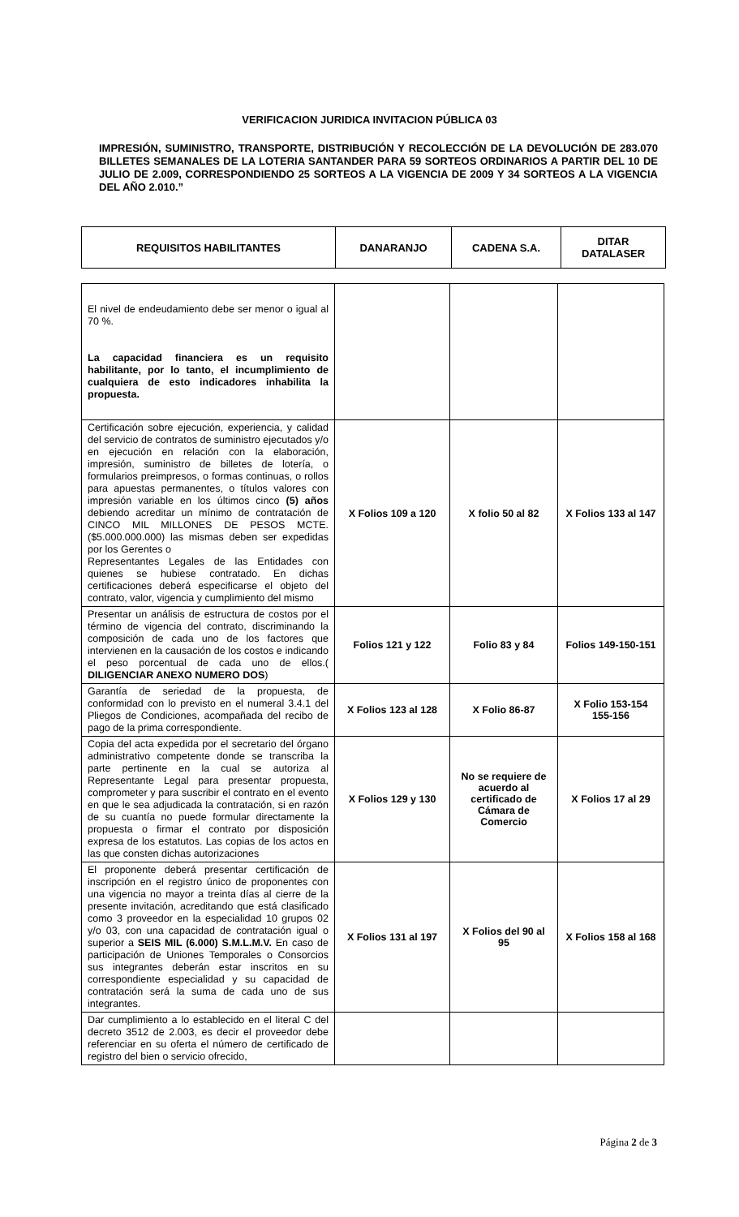VERIFICACION JURIDICA INVITACION PÚBLICA 03
IMPRESIÓN, SUMINISTRO, TRANSPORTE, DISTRIBUCIÓN Y RECOLECCIÓN DE LA DEVOLUCIÓN DE 283.070 BILLETES SEMANALES DE LA LOTERIA SANTANDER PARA 59 SORTEOS ORDINARIOS A PARTIR DEL 10 DE JULIO DE 2.009, CORRESPONDIENDO 25 SORTEOS A LA VIGENCIA DE 2009 Y 34 SORTEOS A LA VIGENCIA DEL AÑO 2.010.”
| REQUISITOS HABILITANTES | DANARANJO | CADENA S.A. | DITAR DATALASER |
| --- | --- | --- | --- |
| El nivel de endeudamiento debe ser menor o igual al 70 %. La capacidad financiera es un requisito habilitante, por lo tanto, el incumplimiento de cualquiera de esto indicadores inhabilita la propuesta. | | | |
| Certificación sobre ejecución, experiencia, y calidad del servicio de contratos de suministro ejecutados y/o en ejecución en relación con la elaboración, impresión, suministro de billetes de lotería, o formularios preimpresos, o formas continuas, o rollos para apuestas permanentes, o títulos valores con impresión variable en los últimos cinco (5) años debiendo acreditar un mínimo de contratación de CINCO MIL MILLONES DE PESOS MCTE. ($5.000.000.000) las mismas deben ser expedidas por los Gerentes o Representantes Legales de las Entidades con quienes se hubiese contratado. En dichas certificaciones deberá especificarse el objeto del contrato, valor, vigencia y cumplimiento del mismo | X Folios 109 a 120 | X folio 50 al 82 | X Folios 133 al 147 |
| Presentar un análisis de estructura de costos por el término de vigencia del contrato, discriminando la composición de cada uno de los factores que intervienen en la causación de los costos e indicando el peso porcentual de cada uno de ellos.( DILIGENCIAR ANEXO NUMERO DOS ) | Folios 121 y 122 | Folio 83 y 84 | Folios 149-150-151 |
| Garantía de seriedad de la propuesta, de conformidad con lo previsto en el numeral 3.4.1 del Pliegos de Condiciones, acompañada del recibo de pago de la prima correspondiente. | X Folios 123 al 128 | X Folio 86-87 | X Folio 153-154 155-156 |
| Copia del acta expedida por el secretario del órgano administrativo competente donde se transcriba la parte pertinente en la cual se autoriza al Representante Legal para presentar propuesta, comprometer y para suscribir el contrato en el evento en que le sea adjudicada la contratación, si en razón de su cuantía no puede formular directamente la propuesta o firmar el contrato por disposición expresa de los estatutos. Las copias de los actos en las que consten dichas autorizaciones | X Folios 129 y 130 | No se requiere de acuerdo al certificado de Cámara de Comercio | X Folios 17 al 29 |
| El proponente deberá presentar certificación de inscripción en el registro único de proponentes con una vigencia no mayor a treinta días al cierre de la presente invitación, acreditando que está clasificado como 3 proveedor en la especialidad 10 grupos 02 y/o 03, con una capacidad de contratación igual o superior a SEIS MIL (6.000) S.M.L.M.V. En caso de participación de Uniones Temporales o Consorcios sus integrantes deberán estar inscritos en su correspondiente especialidad y su capacidad de contratación será la suma de cada uno de sus integrantes. | X Folios 131 al 197 | X Folios del 90 al 95 | X Folios 158 al 168 |
| Dar cumplimiento a lo establecido en el literal C del decreto 3512 de 2.003, es decir el proveedor debe referenciar en su oferta el número de certificado de registro del bien o servicio ofrecido, | | | |
Página 2 de 3